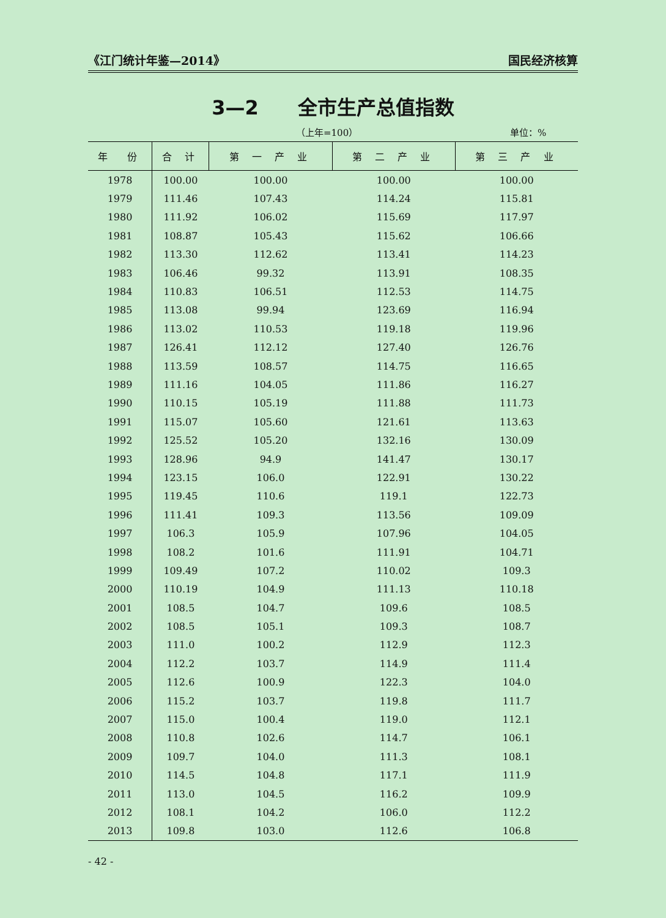《江门统计年鉴—2014》 国民经济核算
3—2　　全市生产总值指数
（上年=100） 单位：%
| 年 份 | 合 计 | 第 一 产 业 | 第 二 产 业 | 第 三 产 业 |
| --- | --- | --- | --- | --- |
| 1978 | 100.00 | 100.00 | 100.00 | 100.00 |
| 1979 | 111.46 | 107.43 | 114.24 | 115.81 |
| 1980 | 111.92 | 106.02 | 115.69 | 117.97 |
| 1981 | 108.87 | 105.43 | 115.62 | 106.66 |
| 1982 | 113.30 | 112.62 | 113.41 | 114.23 |
| 1983 | 106.46 | 99.32 | 113.91 | 108.35 |
| 1984 | 110.83 | 106.51 | 112.53 | 114.75 |
| 1985 | 113.08 | 99.94 | 123.69 | 116.94 |
| 1986 | 113.02 | 110.53 | 119.18 | 119.96 |
| 1987 | 126.41 | 112.12 | 127.40 | 126.76 |
| 1988 | 113.59 | 108.57 | 114.75 | 116.65 |
| 1989 | 111.16 | 104.05 | 111.86 | 116.27 |
| 1990 | 110.15 | 105.19 | 111.88 | 111.73 |
| 1991 | 115.07 | 105.60 | 121.61 | 113.63 |
| 1992 | 125.52 | 105.20 | 132.16 | 130.09 |
| 1993 | 128.96 | 94.9 | 141.47 | 130.17 |
| 1994 | 123.15 | 106.0 | 122.91 | 130.22 |
| 1995 | 119.45 | 110.6 | 119.1 | 122.73 |
| 1996 | 111.41 | 109.3 | 113.56 | 109.09 |
| 1997 | 106.3 | 105.9 | 107.96 | 104.05 |
| 1998 | 108.2 | 101.6 | 111.91 | 104.71 |
| 1999 | 109.49 | 107.2 | 110.02 | 109.3 |
| 2000 | 110.19 | 104.9 | 111.13 | 110.18 |
| 2001 | 108.5 | 104.7 | 109.6 | 108.5 |
| 2002 | 108.5 | 105.1 | 109.3 | 108.7 |
| 2003 | 111.0 | 100.2 | 112.9 | 112.3 |
| 2004 | 112.2 | 103.7 | 114.9 | 111.4 |
| 2005 | 112.6 | 100.9 | 122.3 | 104.0 |
| 2006 | 115.2 | 103.7 | 119.8 | 111.7 |
| 2007 | 115.0 | 100.4 | 119.0 | 112.1 |
| 2008 | 110.8 | 102.6 | 114.7 | 106.1 |
| 2009 | 109.7 | 104.0 | 111.3 | 108.1 |
| 2010 | 114.5 | 104.8 | 117.1 | 111.9 |
| 2011 | 113.0 | 104.5 | 116.2 | 109.9 |
| 2012 | 108.1 | 104.2 | 106.0 | 112.2 |
| 2013 | 109.8 | 103.0 | 112.6 | 106.8 |
- 42 -